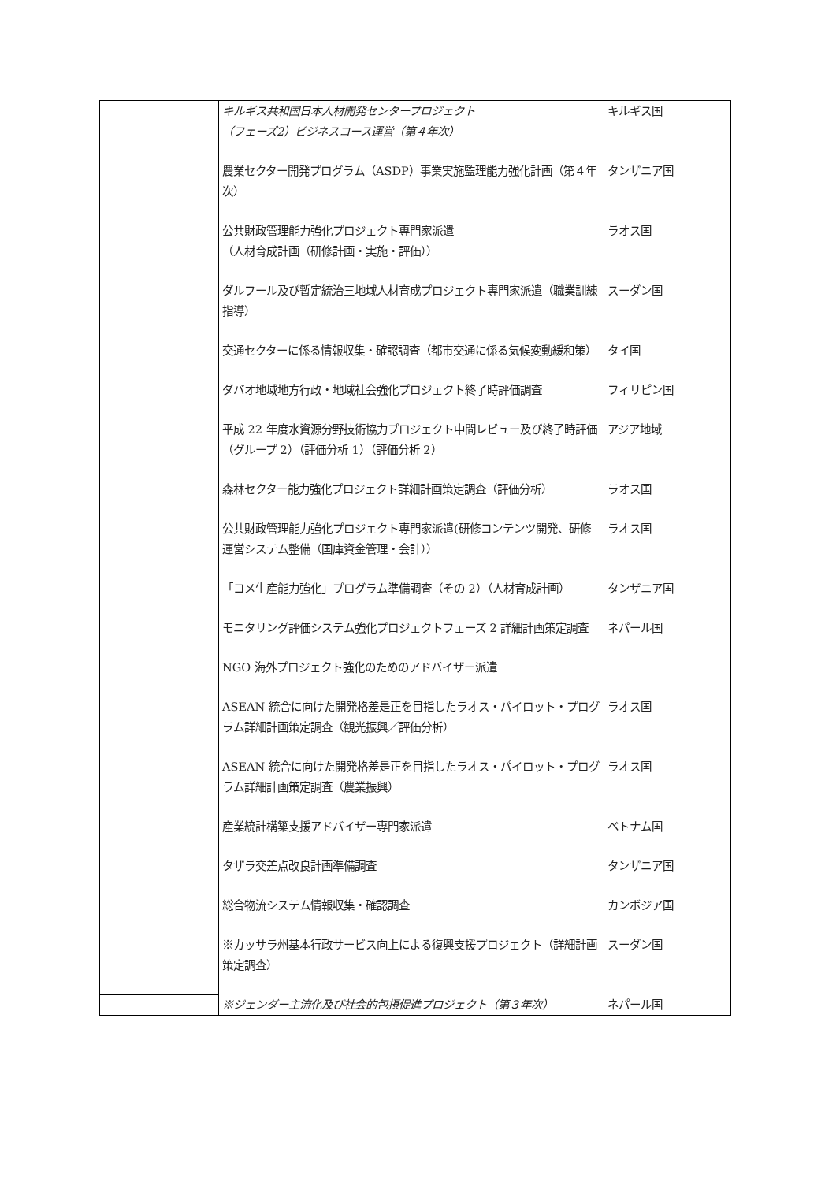| | キルギス共和国日本人材開発センタープロジェクト （フェーズ2）ビジネスコース運営（第４年次） | キルギス国 |
| | 農業セクター開発プログラム（ASDP）事業実施監理能力強化計画（第４年次） | タンザニア国 |
| | 公共財政管理能力強化プロジェクト専門家派遣 （人材育成計画（研修計画・実施・評価）） | ラオス国 |
| | ダルフール及び暫定統治三地域人材育成プロジェクト専門家派遣（職業訓練指導） | スーダン国 |
| | 交通セクターに係る情報収集・確認調査（都市交通に係る気候変動緩和策） | タイ国 |
| | ダバオ地域地方行政・地域社会強化プロジェクト終了時評価調査 | フィリピン国 |
| | 平成 22 年度水資源分野技術協力プロジェクト中間レビュー及び終了時評価（グループ 2）（評価分析 1）（評価分析 2） | アジア地域 |
| | 森林セクター能力強化プロジェクト詳細計画策定調査（評価分析） | ラオス国 |
| | 公共財政管理能力強化プロジェクト専門家派遣(研修コンテンツ開発、研修運営システム整備（国庫資金管理・会計）） | ラオス国 |
| | 「コメ生産能力強化」プログラム準備調査（その 2）（人材育成計画） | タンザニア国 |
| | モニタリング評価システム強化プロジェクトフェーズ 2 詳細計画策定調査 | ネパール国 |
| | NGO 海外プロジェクト強化のためのアドバイザー派遣 | |
| | ASEAN 統合に向けた開発格差是正を目指したラオス・パイロット・プログラム詳細計画策定調査（観光振興／評価分析） | ラオス国 |
| | ASEAN 統合に向けた開発格差是正を目指したラオス・パイロット・プログラム詳細計画策定調査（農業振興） | ラオス国 |
| | 産業統計構築支援アドバイザー専門家派遣 | ベトナム国 |
| | タザラ交差点改良計画準備調査 | タンザニア国 |
| | 総合物流システム情報収集・確認調査 | カンボジア国 |
| | ※カッサラ州基本行政サービス向上による復興支援プロジェクト（詳細計画策定調査） | スーダン国 |
| | ※ジェンダー主流化及び社会的包摂促進プロジェクト（第３年次） | ネパール国 |